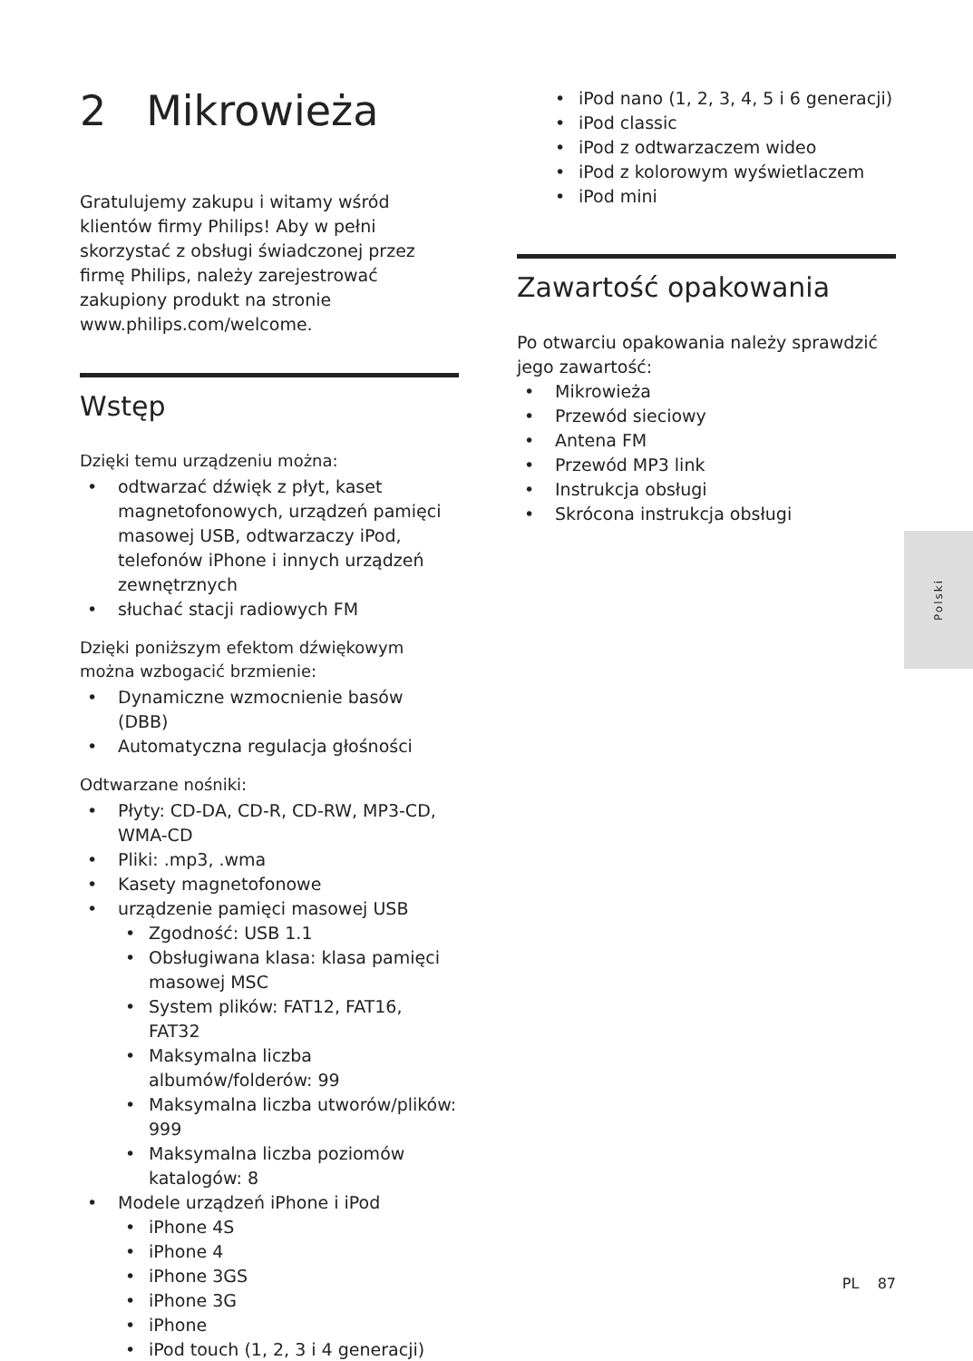2 Mikrowieża
Gratulujemy zakupu i witamy wśród klientów firmy Philips! Aby w pełni skorzystać z obsługi świadczonej przez firmę Philips, należy zarejestrować zakupiony produkt na stronie www.philips.com/welcome.
Wstęp
Dzięki temu urządzeniu można:
odtwarzać dźwięk z płyt, kaset magnetofonowych, urządzeń pamięci masowej USB, odtwarzaczy iPod, telefonów iPhone i innych urządzeń zewnętrznych
słuchać stacji radiowych FM
Dzięki poniższym efektom dźwiękowym można wzbogacić brzmienie:
Dynamiczne wzmocnienie basów (DBB)
Automatyczna regulacja głośności
Odtwarzane nośniki:
Płyty: CD-DA, CD-R, CD-RW, MP3-CD, WMA-CD
Pliki: .mp3, .wma
Kasety magnetofonowe
urządzenie pamięci masowej USB
Zgodność: USB 1.1
Obsługiwana klasa: klasa pamięci masowej MSC
System plików: FAT12, FAT16, FAT32
Maksymalna liczba albumów/folderów: 99
Maksymalna liczba utworów/plików: 999
Maksymalna liczba poziomów katalogów: 8
Modele urządzeń iPhone i iPod
iPhone 4S
iPhone 4
iPhone 3GS
iPhone 3G
iPhone
iPod touch (1, 2, 3 i 4 generacji)
iPod nano (1, 2, 3, 4, 5 i 6 generacji)
iPod classic
iPod z odtwarzaczem wideo
iPod z kolorowym wyświetlaczem
iPod mini
Zawartość opakowania
Po otwarciu opakowania należy sprawdzić jego zawartość:
Mikrowieża
Przewód sieciowy
Antena FM
Przewód MP3 link
Instrukcja obsługi
Skrócona instrukcja obsługi
Polski
PL 87